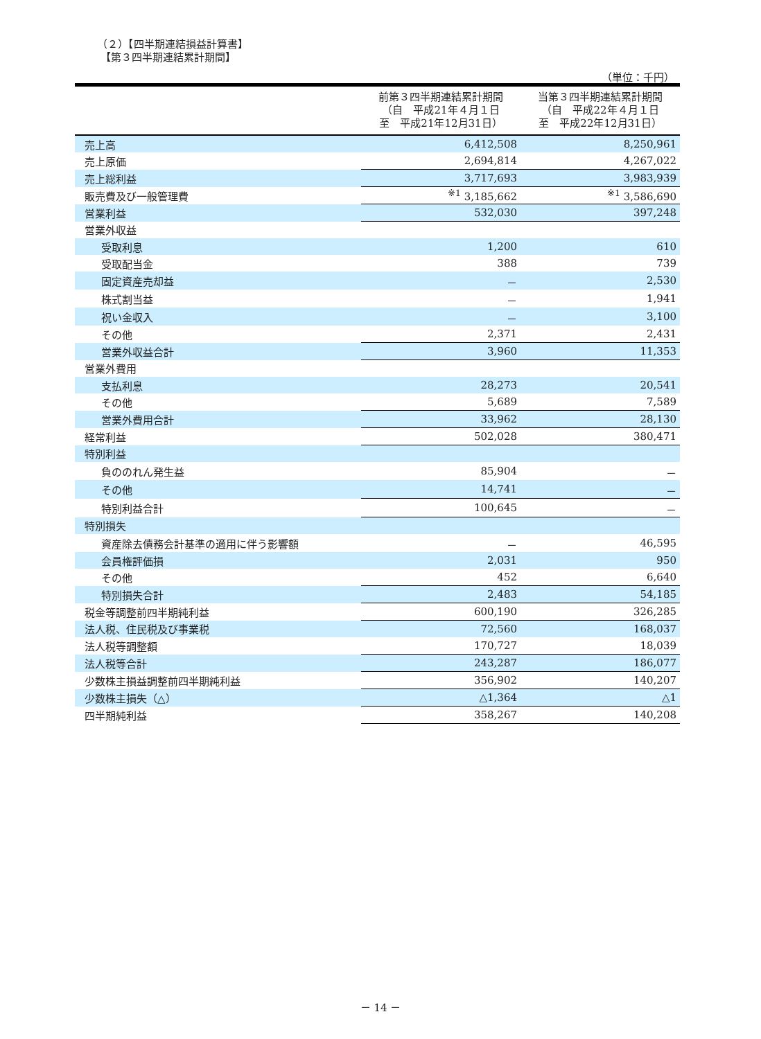（２）【四半期連結損益計算書】
【第３四半期連結累計期間】
（単位：千円）
| | 前第３四半期連結累計期間 （自 平成21年４月１日 至 平成21年12月31日） | 当第３四半期連結累計期間 （自 平成22年４月１日 至 平成22年12月31日） |
| --- | --- | --- |
| 売上高 | 6,412,508 | 8,250,961 |
| 売上原価 | 2,694,814 | 4,267,022 |
| 売上総利益 | 3,717,693 | 3,983,939 |
| 販売費及び一般管理費 | <sup>※1</sup> 3,185,662 | <sup>※1</sup> 3,586,690 |
| 営業利益 | 532,030 | 397,248 |
| 営業外収益 | | |
| 受取利息 | 1,200 | 610 |
| 受取配当金 | 388 | 739 |
| 固定資産売却益 | － | 2,530 |
| 株式割当益 | － | 1,941 |
| 祝い金収入 | － | 3,100 |
| その他 | 2,371 | 2,431 |
| 営業外収益合計 | 3,960 | 11,353 |
| 営業外費用 | | |
| 支払利息 | 28,273 | 20,541 |
| その他 | 5,689 | 7,589 |
| 営業外費用合計 | 33,962 | 28,130 |
| 経常利益 | 502,028 | 380,471 |
| 特別利益 | | |
| 負ののれん発生益 | 85,904 | － |
| その他 | 14,741 | － |
| 特別利益合計 | 100,645 | － |
| 特別損失 | | |
| 資産除去債務会計基準の適用に伴う影響額 | － | 46,595 |
| 会員権評価損 | 2,031 | 950 |
| その他 | 452 | 6,640 |
| 特別損失合計 | 2,483 | 54,185 |
| 税金等調整前四半期純利益 | 600,190 | 326,285 |
| 法人税、住民税及び事業税 | 72,560 | 168,037 |
| 法人税等調整額 | 170,727 | 18,039 |
| 法人税等合計 | 243,287 | 186,077 |
| 少数株主損益調整前四半期純利益 | 356,902 | 140,207 |
| 少数株主損失（△） | △1,364 | △1 |
| 四半期純利益 | 358,267 | 140,208 |
－ 14 －